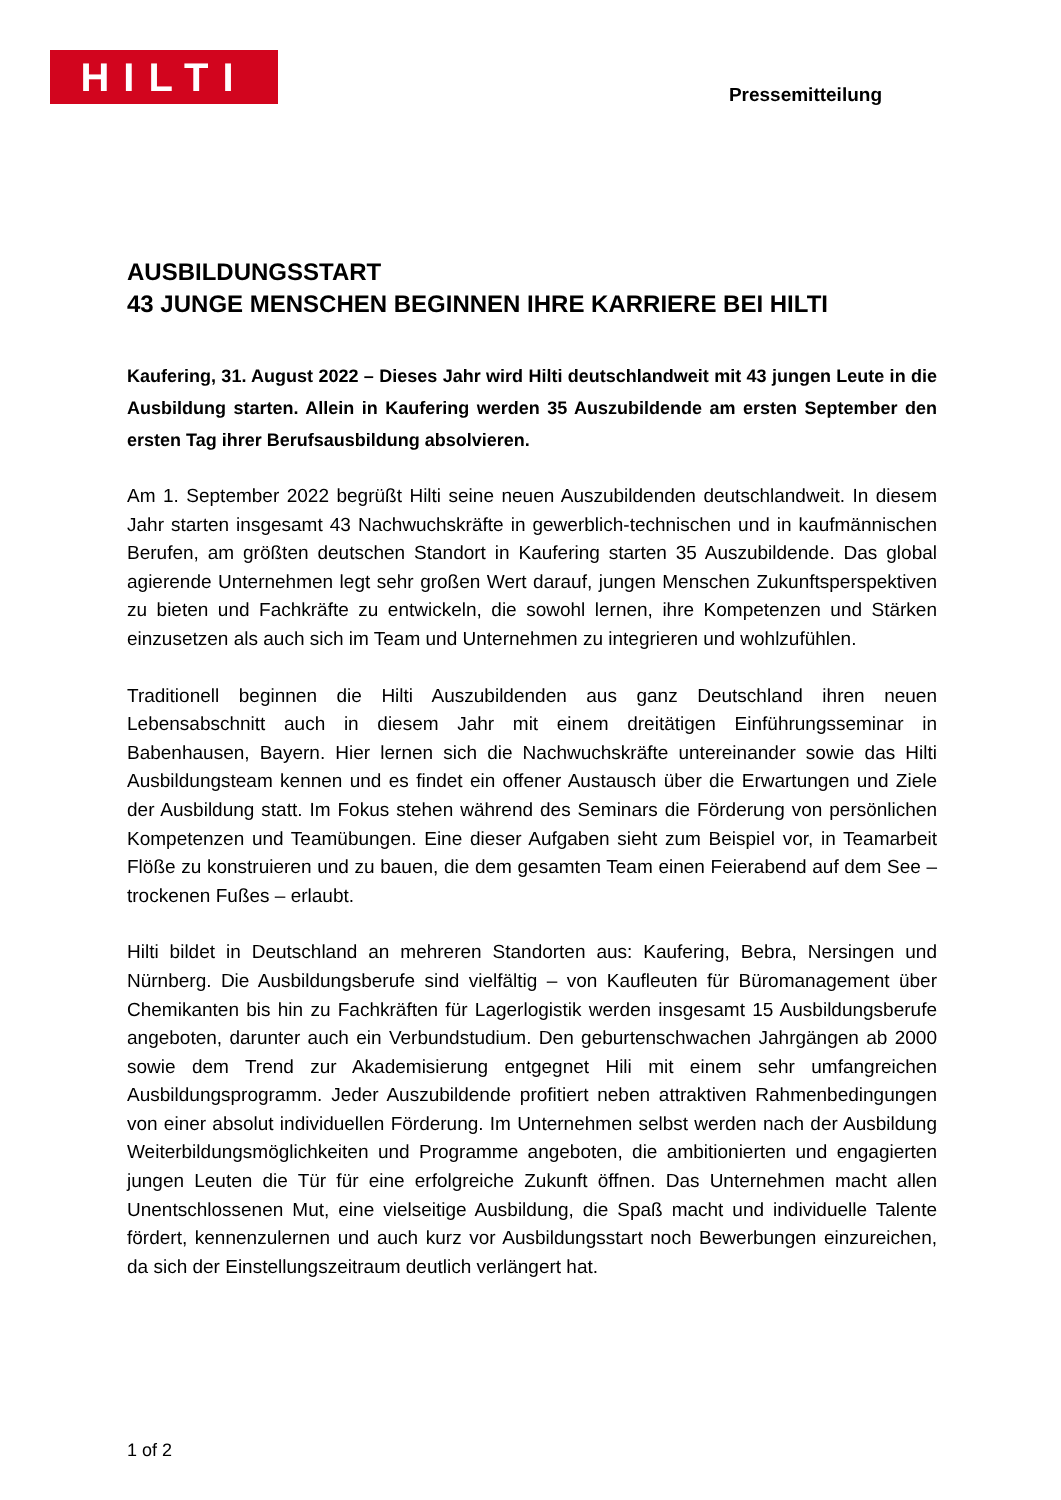HILTI
Pressemitteilung
AUSBILDUNGSSTART
43 JUNGE MENSCHEN BEGINNEN IHRE KARRIERE BEI HILTI
Kaufering, 31. August 2022 – Dieses Jahr wird Hilti deutschlandweit mit 43 jungen Leute in die Ausbildung starten. Allein in Kaufering werden 35 Auszubildende am ersten September den ersten Tag ihrer Berufsausbildung absolvieren.
Am 1. September 2022 begrüßt Hilti seine neuen Auszubildenden deutschlandweit. In diesem Jahr starten insgesamt 43 Nachwuchskräfte in gewerblich-technischen und in kaufmännischen Berufen, am größten deutschen Standort in Kaufering starten 35 Auszubildende. Das global agierende Unternehmen legt sehr großen Wert darauf, jungen Menschen Zukunftsperspektiven zu bieten und Fachkräfte zu entwickeln, die sowohl lernen, ihre Kompetenzen und Stärken einzusetzen als auch sich im Team und Unternehmen zu integrieren und wohlzufühlen.
Traditionell beginnen die Hilti Auszubildenden aus ganz Deutschland ihren neuen Lebensabschnitt auch in diesem Jahr mit einem dreitätigen Einführungsseminar in Babenhausen, Bayern. Hier lernen sich die Nachwuchskräfte untereinander sowie das Hilti Ausbildungsteam kennen und es findet ein offener Austausch über die Erwartungen und Ziele der Ausbildung statt. Im Fokus stehen während des Seminars die Förderung von persönlichen Kompetenzen und Teamübungen. Eine dieser Aufgaben sieht zum Beispiel vor, in Teamarbeit Flöße zu konstruieren und zu bauen, die dem gesamten Team einen Feierabend auf dem See – trockenen Fußes – erlaubt.
Hilti bildet in Deutschland an mehreren Standorten aus: Kaufering, Bebra, Nersingen und Nürnberg. Die Ausbildungsberufe sind vielfältig – von Kaufleuten für Büromanagement über Chemikanten bis hin zu Fachkräften für Lagerlogistik werden insgesamt 15 Ausbildungsberufe angeboten, darunter auch ein Verbundstudium. Den geburtenschwachen Jahrgängen ab 2000 sowie dem Trend zur Akademisierung entgegnet Hili mit einem sehr umfangreichen Ausbildungsprogramm. Jeder Auszubildende profitiert neben attraktiven Rahmenbedingungen von einer absolut individuellen Förderung. Im Unternehmen selbst werden nach der Ausbildung Weiterbildungsmöglichkeiten und Programme angeboten, die ambitionierten und engagierten jungen Leuten die Tür für eine erfolgreiche Zukunft öffnen. Das Unternehmen macht allen Unentschlossenen Mut, eine vielseitige Ausbildung, die Spaß macht und individuelle Talente fördert, kennenzulernen und auch kurz vor Ausbildungsstart noch Bewerbungen einzureichen, da sich der Einstellungszeitraum deutlich verlängert hat.
1 of 2